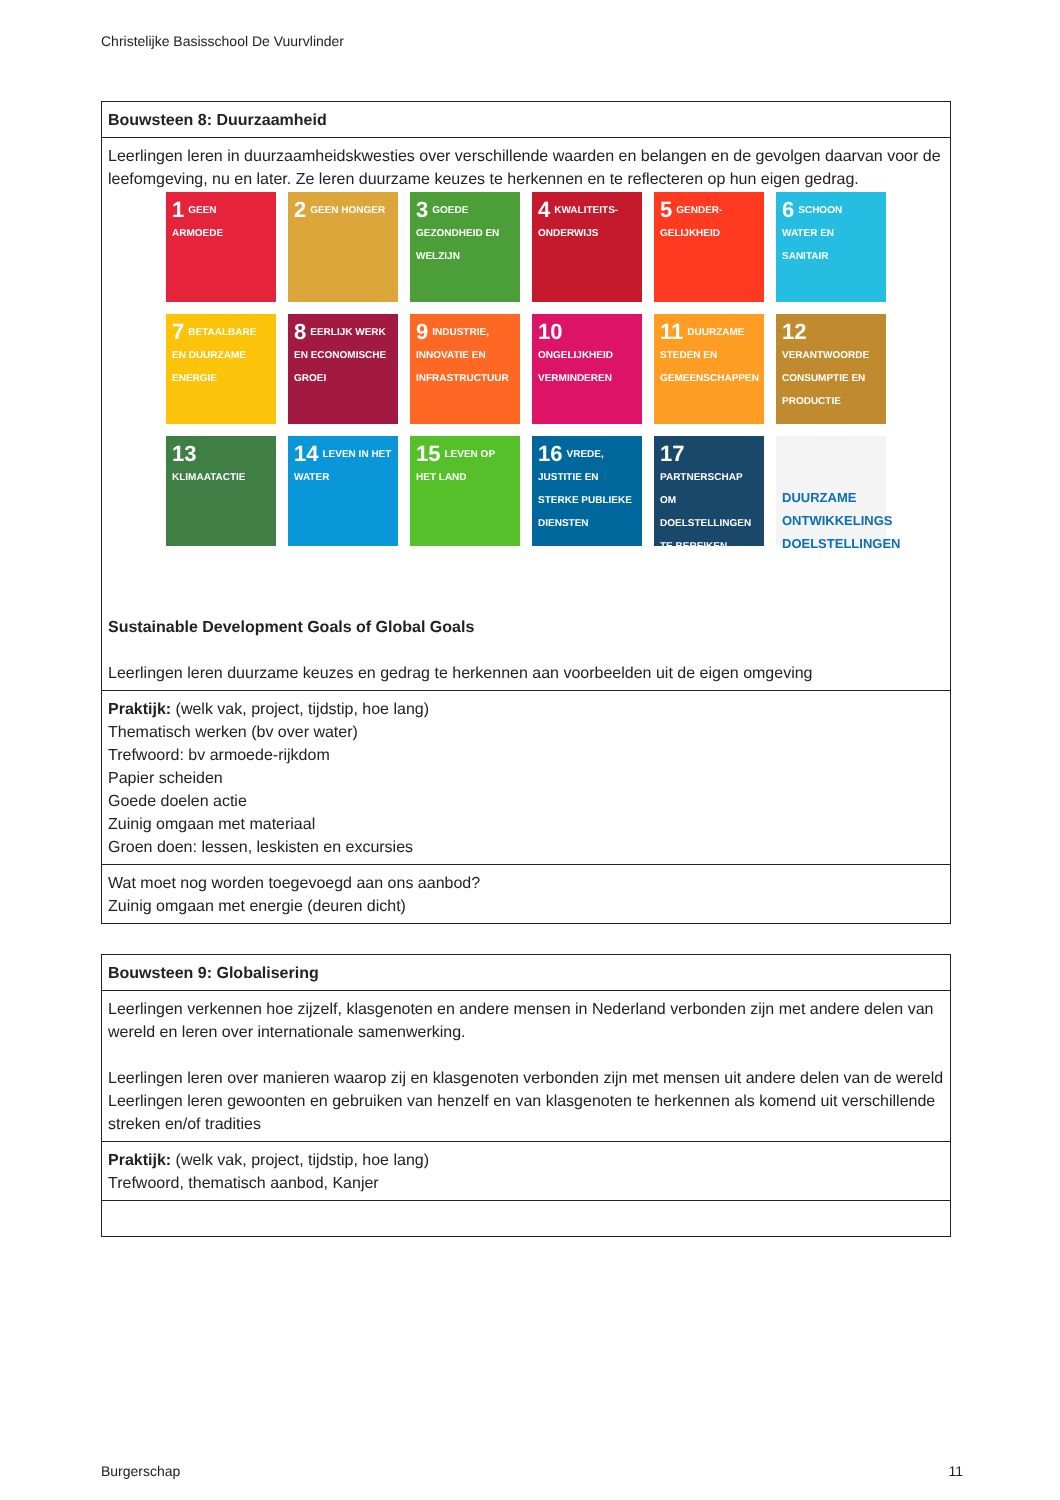Christelijke Basisschool De Vuurvlinder
| Bouwsteen 8: Duurzaamheid |
| Leerlingen leren in duurzaamheidskwesties over verschillende waarden en belangen en de gevolgen daarvan voor de leefomgeving, nu en later. Ze leren duurzame keuzes te herkennen en te reflecteren op hun eigen gedrag. 1 GEEN ARMOEDE 2 GEEN HONGER 3 GOEDE GEZONDHEID EN WELZIJN 4 KWALITEITS-ONDERWIJS 5 GENDER-GELIJKHEID 6 SCHOON WATER EN SANITAIR 7 BETAALBARE EN DUURZAME ENERGIE 8 EERLIJK WERK EN ECONOMISCHE GROEI 9 INDUSTRIE, INNOVATIE EN INFRASTRUCTUUR 10 ONGELIJKHEID VERMINDEREN 11 DUURZAME STEDEN EN GEMEENSCHAPPEN 12 VERANTWOORDE CONSUMPTIE EN PRODUCTIE 13 KLIMAATACTIE 14 LEVEN IN HET WATER 15 LEVEN OP HET LAND 16 VREDE, JUSTITIE EN STERKE PUBLIEKE DIENSTEN 17 PARTNERSCHAP OM DOELSTELLINGEN TE BEREIKEN DUURZAME ONTWIKKELINGS DOELSTELLINGEN Sustainable Development Goals of Global Goals Leerlingen leren duurzame keuzes en gedrag te herkennen aan voorbeelden uit de eigen omgeving |
| Praktijk: (welk vak, project, tijdstip, hoe lang) Thematisch werken (bv over water) Trefwoord: bv armoede-rijkdom Papier scheiden Goede doelen actie Zuinig omgaan met materiaal Groen doen: lessen, leskisten en excursies |
| Wat moet nog worden toegevoegd aan ons aanbod? Zuinig omgaan met energie (deuren dicht) |
| Bouwsteen 9: Globalisering |
| Leerlingen verkennen hoe zijzelf, klasgenoten en andere mensen in Nederland verbonden zijn met andere delen van wereld en leren over internationale samenwerking. Leerlingen leren over manieren waarop zij en klasgenoten verbonden zijn met mensen uit andere delen van de wereld Leerlingen leren gewoonten en gebruiken van henzelf en van klasgenoten te herkennen als komend uit verschillende streken en/of tradities |
| Praktijk: (welk vak, project, tijdstip, hoe lang) Trefwoord, thematisch aanbod, Kanjer |
Burgerschap 11